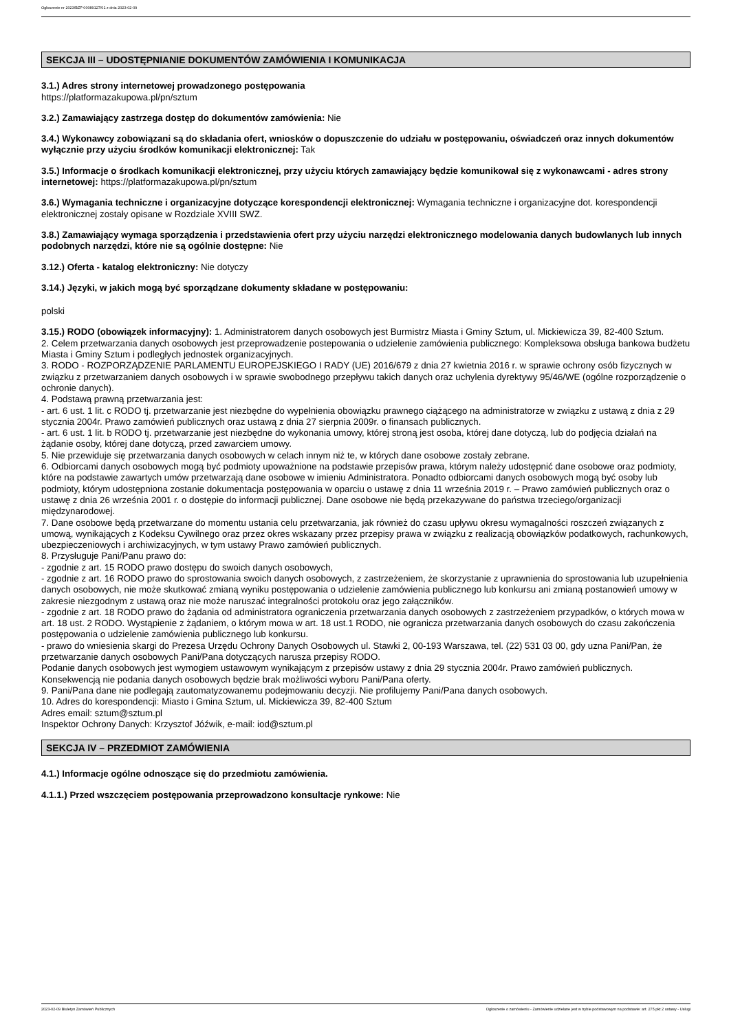Ogłoszenie nr 2023/BZP 00089127/01 z dnia 2023-02-09
SEKCJA III – UDOSTĘPNIANIE DOKUMENTÓW ZAMÓWIENIA I KOMUNIKACJA
3.1.) Adres strony internetowej prowadzonego postępowania
https://platformazakupowa.pl/pn/sztum
3.2.) Zamawiający zastrzega dostęp do dokumentów zamówienia: Nie
3.4.) Wykonawcy zobowiązani są do składania ofert, wniosków o dopuszczenie do udziału w postępowaniu, oświadczeń oraz innych dokumentów wyłącznie przy użyciu środków komunikacji elektronicznej: Tak
3.5.) Informacje o środkach komunikacji elektronicznej, przy użyciu których zamawiający będzie komunikował się z wykonawcami - adres strony internetowej: https://platformazakupowa.pl/pn/sztum
3.6.) Wymagania techniczne i organizacyjne dotyczące korespondencji elektronicznej: Wymagania techniczne i organizacyjne dot. korespondencji elektronicznej zostały opisane w Rozdziale XVIII SWZ.
3.8.) Zamawiający wymaga sporządzenia i przedstawienia ofert przy użyciu narzędzi elektronicznego modelowania danych budowlanych lub innych podobnych narzędzi, które nie są ogólnie dostępne: Nie
3.12.) Oferta - katalog elektroniczny: Nie dotyczy
3.14.) Języki, w jakich mogą być sporządzane dokumenty składane w postępowaniu:
polski
3.15.) RODO (obowiązek informacyjny): 1. Administratorem danych osobowych jest Burmistrz Miasta i Gminy Sztum, ul. Mickiewicza 39, 82-400 Sztum.
2. Celem przetwarzania danych osobowych jest przeprowadzenie postepowania o udzielenie zamówienia publicznego: Kompleksowa obsługa bankowa budżetu Miasta i Gminy Sztum i podległych jednostek organizacyjnych.
3. RODO - ROZPORZĄDZENIE PARLAMENTU EUROPEJSKIEGO I RADY (UE) 2016/679 z dnia 27 kwietnia 2016 r. w sprawie ochrony osób fizycznych w związku z przetwarzaniem danych osobowych i w sprawie swobodnego przepływu takich danych oraz uchylenia dyrektywy 95/46/WE (ogólne rozporządzenie o ochronie danych).
4. Podstawą prawną przetwarzania jest:
- art. 6 ust. 1 lit. c RODO tj. przetwarzanie jest niezbędne do wypełnienia obowiązku prawnego ciążącego na administratorze w związku z ustawą z dnia z 29 stycznia 2004r. Prawo zamówień publicznych oraz ustawą z dnia 27 sierpnia 2009r. o finansach publicznych.
- art. 6 ust. 1 lit. b RODO tj. przetwarzanie jest niezbędne do wykonania umowy, której stroną jest osoba, której dane dotyczą, lub do podjęcia działań na żądanie osoby, której dane dotyczą, przed zawarciem umowy.
5. Nie przewiduje się przetwarzania danych osobowych w celach innym niż te, w których dane osobowe zostały zebrane.
6. Odbiorcami danych osobowych mogą być podmioty upoważnione na podstawie przepisów prawa, którym należy udostępnić dane osobowe oraz podmioty, które na podstawie zawartych umów przetwarzają dane osobowe w imieniu Administratora. Ponadto odbiorcami danych osobowych mogą być osoby lub podmioty, którym udostępniona zostanie dokumentacja postępowania w oparciu o ustawę z dnia 11 września 2019 r. – Prawo zamówień publicznych oraz o ustawę z dnia 26 września 2001 r. o dostępie do informacji publicznej. Dane osobowe nie będą przekazywane do państwa trzeciego/organizacji międzynarodowej.
7. Dane osobowe będą przetwarzane do momentu ustania celu przetwarzania, jak również do czasu upływu okresu wymagalności roszczeń związanych z umową, wynikających z Kodeksu Cywilnego oraz przez okres wskazany przez przepisy prawa w związku z realizacją obowiązków podatkowych, rachunkowych, ubezpieczeniowych i archiwizacyjnych, w tym ustawy Prawo zamówień publicznych.
8. Przysługuje Pani/Panu prawo do:
- zgodnie z art. 15 RODO prawo dostępu do swoich danych osobowych,
- zgodnie z art. 16 RODO prawo do sprostowania swoich danych osobowych, z zastrzeżeniem, że skorzystanie z uprawnienia do sprostowania lub uzupełnienia danych osobowych, nie może skutkować zmianą wyniku postępowania o udzielenie zamówienia publicznego lub konkursu ani zmianą postanowień umowy w zakresie niezgodnym z ustawą oraz nie może naruszać integralności protokołu oraz jego załączników.
- zgodnie z art. 18 RODO prawo do żądania od administratora ograniczenia przetwarzania danych osobowych z zastrzeżeniem przypadków, o których mowa w art. 18 ust. 2 RODO. Wystąpienie z żądaniem, o którym mowa w art. 18 ust.1 RODO, nie ogranicza przetwarzania danych osobowych do czasu zakończenia postępowania o udzielenie zamówienia publicznego lub konkursu.
- prawo do wniesienia skargi do Prezesa Urzędu Ochrony Danych Osobowych ul. Stawki 2, 00-193 Warszawa, tel. (22) 531 03 00, gdy uzna Pani/Pan, że przetwarzanie danych osobowych Pani/Pana dotyczących narusza przepisy RODO.
Podanie danych osobowych jest wymogiem ustawowym wynikającym z przepisów ustawy z dnia 29 stycznia 2004r. Prawo zamówień publicznych. Konsekwencją nie podania danych osobowych będzie brak możliwości wyboru Pani/Pana oferty.
9. Pani/Pana dane nie podlegają zautomatyzowanemu podejmowaniu decyzji. Nie profilujemy Pani/Pana danych osobowych.
10. Adres do korespondencji: Miasto i Gmina Sztum, ul. Mickiewicza 39, 82-400 Sztum
Adres email: sztum@sztum.pl
Inspektor Ochrony Danych: Krzysztof Jóźwik, e-mail: iod@sztum.pl
SEKCJA IV – PRZEDMIOT ZAMÓWIENIA
4.1.) Informacje ogólne odnoszące się do przedmiotu zamówienia.
4.1.1.) Przed wszczęciem postępowania przeprowadzono konsultacje rynkowe: Nie
2023-02-09 Biuletyn Zamówień Publicznych Ogłoszenie o zamówieniu - Zamówienie udzielane jest w trybie podstawowym na podstawie: art. 275 pkt 2 ustawy - Usługi